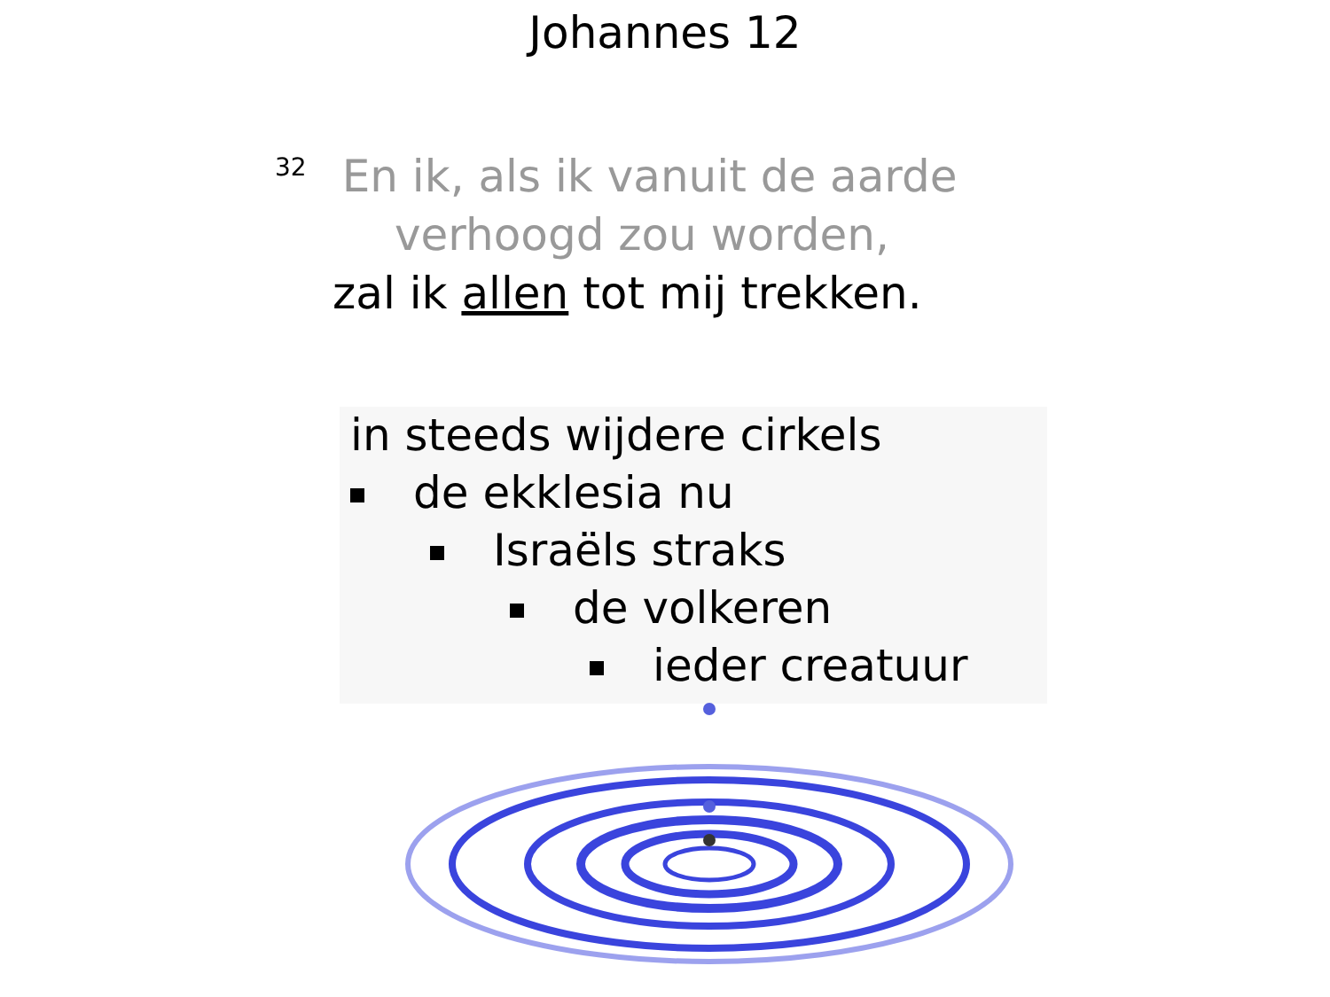Johannes 12
<sup>32</sup> En ik, als ik vanuit de aarde
verhoogd zou worden,
zal ik allen tot mij trekken.
in steeds wijdere cirkels
de ekklesia nu
Israëls straks
de volkeren
ieder creatuur